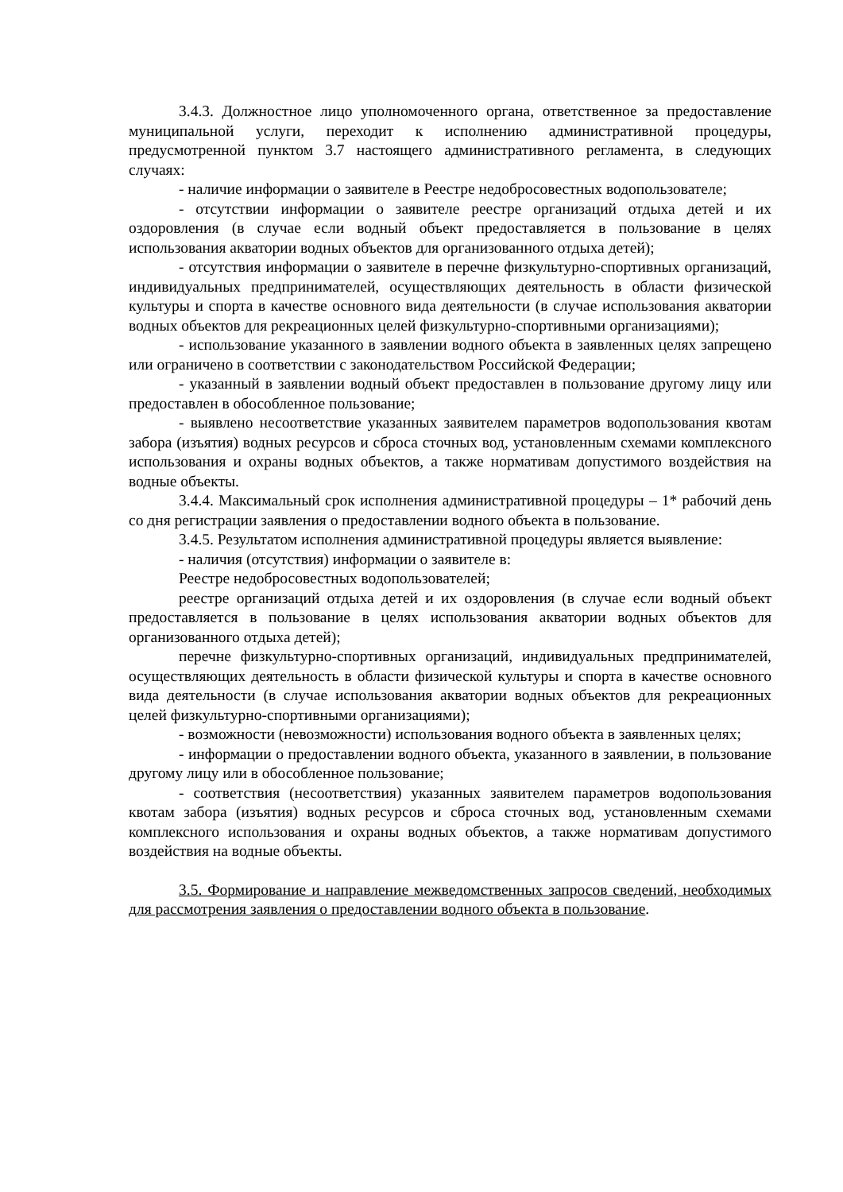3.4.3. Должностное лицо уполномоченного органа, ответственное за предоставление муниципальной услуги, переходит к исполнению административной процедуры, предусмотренной пунктом 3.7 настоящего административного регламента, в следующих случаях:
- наличие информации о заявителе в Реестре недобросовестных водопользователе;
- отсутствии информации о заявителе реестре организаций отдыха детей и их оздоровления (в случае если водный объект предоставляется в пользование в целях использования акватории водных объектов для организованного отдыха детей);
- отсутствия информации о заявителе в перечне физкультурно-спортивных организаций, индивидуальных предпринимателей, осуществляющих деятельность в области физической культуры и спорта в качестве основного вида деятельности (в случае использования акватории водных объектов для рекреационных целей физкультурно-спортивными организациями);
- использование указанного в заявлении водного объекта в заявленных целях запрещено или ограничено в соответствии с законодательством Российской Федерации;
- указанный в заявлении водный объект предоставлен в пользование другому лицу или предоставлен в обособленное пользование;
- выявлено несоответствие указанных заявителем параметров водопользования квотам забора (изъятия) водных ресурсов и сброса сточных вод, установленным схемами комплексного использования и охраны водных объектов, а также нормативам допустимого воздействия на водные объекты.
3.4.4. Максимальный срок исполнения административной процедуры – 1* рабочий день со дня регистрации заявления о предоставлении водного объекта в пользование.
3.4.5. Результатом исполнения административной процедуры является выявление:
- наличия (отсутствия) информации о заявителе в:
Реестре недобросовестных водопользователей;
реестре организаций отдыха детей и их оздоровления (в случае если водный объект предоставляется в пользование в целях использования акватории водных объектов для организованного отдыха детей);
перечне физкультурно-спортивных организаций, индивидуальных предпринимателей, осуществляющих деятельность в области физической культуры и спорта в качестве основного вида деятельности (в случае использования акватории водных объектов для рекреационных целей физкультурно-спортивными организациями);
- возможности (невозможности) использования водного объекта в заявленных целях;
- информации о предоставлении водного объекта, указанного в заявлении, в пользование другому лицу или в обособленное пользование;
- соответствия (несоответствия) указанных заявителем параметров водопользования квотам забора (изъятия) водных ресурсов и сброса сточных вод, установленным схемами комплексного использования и охраны водных объектов, а также нормативам допустимого воздействия на водные объекты.
3.5. Формирование и направление межведомственных запросов сведений, необходимых для рассмотрения заявления о предоставлении водного объекта в пользование.